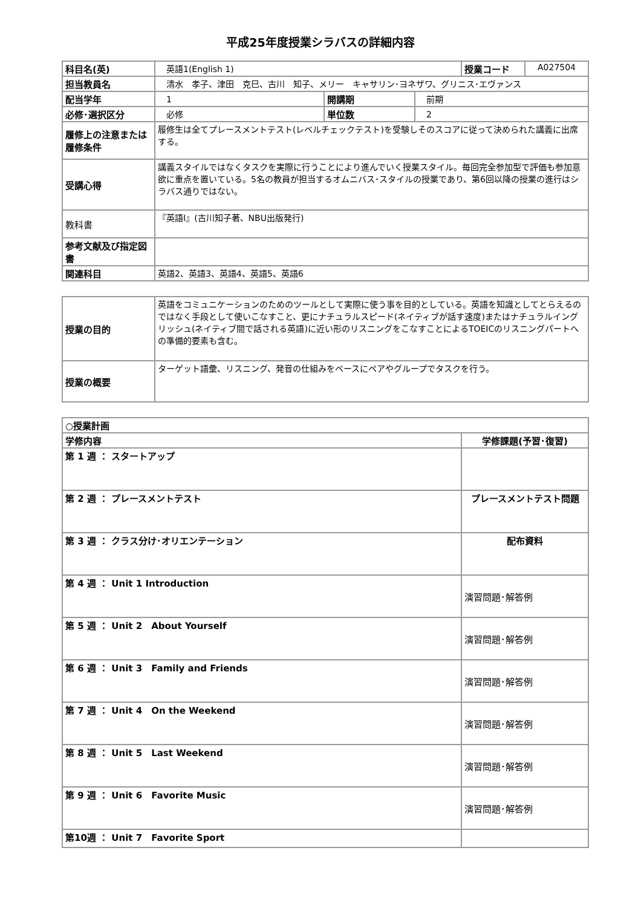平成25年度授業シラバスの詳細内容
| 科目名(英) | 英語1(English 1) | | | 授業コード | A027504 |
| 担当教員名 | 清水 孝子、津田 克巳、古川 知子、メリー キャサリン･ヨネザワ、グリニス･エヴァンス | | | | |
| 配当学年 | 1 | 開講期 | 前期 | | |
| 必修･選択区分 | 必修 | 単位数 | 2 | | |
| 履修上の注意または履修条件 | 履修生は全てプレースメントテスト(レベルチェックテスト)を受験しそのスコアに従って決められた講義に出席する。 | | | | |
| 受講心得 | 講義スタイルではなくタスクを実際に行うことにより進んでいく授業スタイル。毎回完全参加型で評価も参加意欲に重点を置いている。5名の教員が担当するオムニバス･スタイルの授業であり、第6回以降の授業の進行はシラバス通りではない。 | | | | |
| 教科書 | 『英語I』(古川知子著、NBU出版発行) | | | | |
| 参考文献及び指定図書 | | | | | |
| 関連科目 | 英語2、英語3、英語4、英語5、英語6 | | | | |
| 授業の目的 | 英語をコミュニケーションのためのツールとして実際に使う事を目的としている。英語を知識としてとらえるのではなく手段として使いこなすこと、更にナチュラルスピード(ネイティブが話す速度)またはナチュラルイングリッシュ(ネイティブ間で話される英語)に近い形のリスニングをこなすことによるTOEICのリスニングパートへの準備的要素も含む。 |
| 授業の概要 | ターゲット語彙、リスニング、発音の仕組みをベースにペアやグループでタスクを行う。 |
| ○授業計画 | |
| --- | --- |
| 学修内容 | 学修課題(予習･復習) |
| 第 1 週 ： スタートアップ | |
| 第 2 週 ： プレースメントテスト | プレースメントテスト問題 |
| 第 3 週 ： クラス分け･オリエンテーション | 配布資料 |
| 第 4 週 ： Unit 1 Introduction | 演習問題･解答例 |
| 第 5 週 ： Unit 2 About Yourself | 演習問題･解答例 |
| 第 6 週 ： Unit 3 Family and Friends | 演習問題･解答例 |
| 第 7 週 ： Unit 4 On the Weekend | 演習問題･解答例 |
| 第 8 週 ： Unit 5 Last Weekend | 演習問題･解答例 |
| 第 9 週 ： Unit 6 Favorite Music | 演習問題･解答例 |
| 第10週 ： Unit 7 Favorite Sport | |